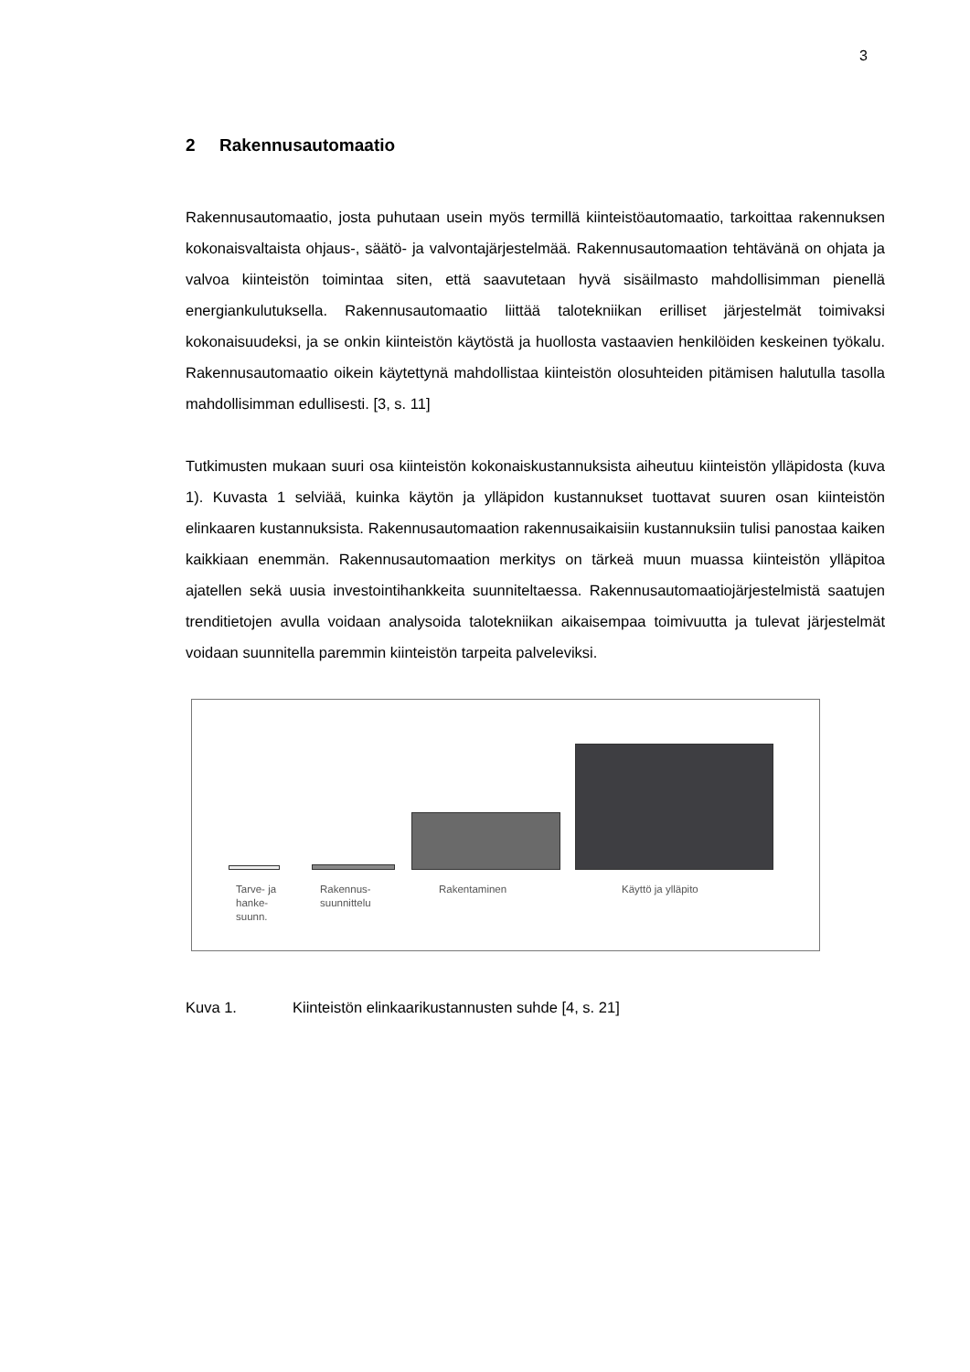3
2 Rakennusautomaatio
Rakennusautomaatio, josta puhutaan usein myös termillä kiinteistöautomaatio, tarkoittaa rakennuksen kokonaisvaltaista ohjaus-, säätö- ja valvontajärjestelmää. Rakennusautomaation tehtävänä on ohjata ja valvoa kiinteistön toimintaa siten, että saavutetaan hyvä sisäilmasto mahdollisimman pienellä energiankulutuksella. Rakennusautomaatio liittää talotekniikan erilliset järjestelmät toimivaksi kokonaisuudeksi, ja se onkin kiinteistön käytöstä ja huollosta vastaavien henkilöiden keskeinen työkalu. Rakennusautomaatio oikein käytettynä mahdollistaa kiinteistön olosuhteiden pitämisen halutulla tasolla mahdollisimman edullisesti. [3, s. 11]
Tutkimusten mukaan suuri osa kiinteistön kokonaiskustannuksista aiheutuu kiinteistön ylläpidosta (kuva 1). Kuvasta 1 selviää, kuinka käytön ja ylläpidon kustannukset tuottavat suuren osan kiinteistön elinkaaren kustannuksista. Rakennusautomaation rakennusaikaisiin kustannuksiin tulisi panostaa kaiken kaikkiaan enemmän. Rakennusautomaation merkitys on tärkeä muun muassa kiinteistön ylläpitoa ajatellen sekä uusia investointihankkeita suunniteltaessa. Rakennusautomaatiojärjestelmistä saatujen trenditietojen avulla voidaan analysoida talotekniikan aikaisempaa toimivuutta ja tulevat järjestelmät voidaan suunnitella paremmin kiinteistön tarpeita palveleviksi.
Tarve- ja
hanke-
suunn.
Rakennus-
suunnittelu
Rakentaminen Käyttö ja ylläpito
Kuva 1. Kiinteistön elinkaarikustannusten suhde [4, s. 21]